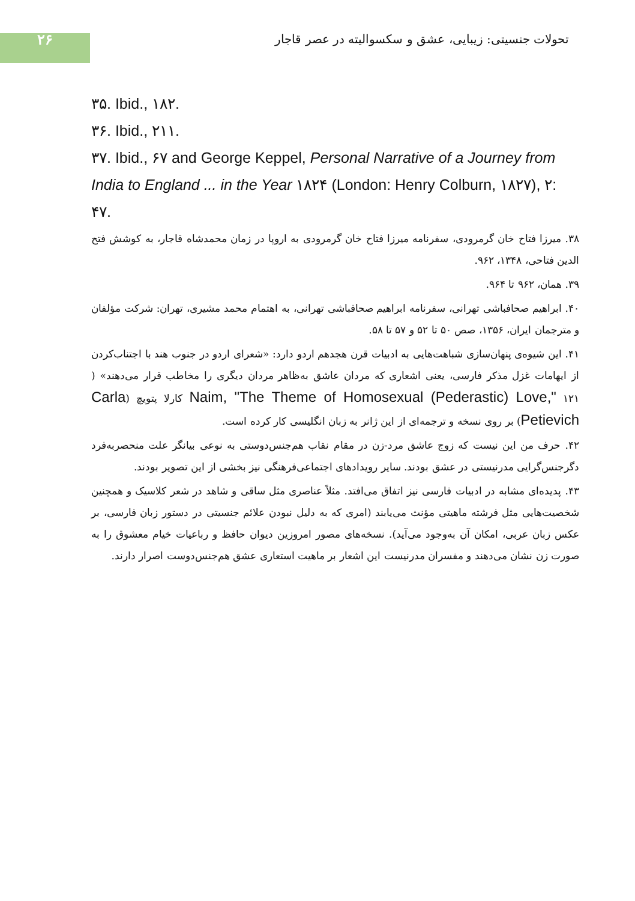۲۶ تحولات جنسیتی: زیبایی، عشق و سکسوالیته در عصر قاجار
۳۵. Ibid., ۱۸۲.
۳۶. Ibid., ۲۱۱.
۳۷. Ibid., ۶۷ and George Keppel, Personal Narrative of a Journey from India to England ... in the Year ۱۸۲۴ (London: Henry Colburn, ۱۸۲۷), ۲: ۴۷.
۳۸. میرزا فتاح خان گرمرودی، سفرنامه میرزا فتاح خان گرمرودی به اروپا در زمان محمدشاه قاجار، به کوشش فتح الدین فتاحی، ۱۳۴۸، ۹۶۲.
۳۹. همان، ۹۶۲ تا ۹۶۴.
۴۰. ابراهیم صحافباشی تهرانی، سفرنامه ابراهیم صحافباشی تهرانی، به اهتمام محمد مشیری، تهران: شرکت مؤلفان و مترجمان ایران، ۱۳۵۶، صص ۵۰ تا ۵۲ و ۵۷ تا ۵۸.
۴۱. این شیوه‌ی پنهان‌سازی شباهت‌هایی به ادبیات قرن هجدهم اردو دارد: «شعرای اردو در جنوب هند با اجتناب‌کردن از ایهامات غزل مذکر فارسی، یعنی اشعاری که مردان عاشق به‌ظاهر مردان دیگری را مخاطب قرار می‌دهند» ( Naim, "The Theme of Homosexual (Pederastic) Love," ۱۲۱ کارلا پتویچ (Carla Petievich) بر روی نسخه و ترجمه‌ای از این ژانر به زبان انگلیسی کار کرده است.
۴۲. حرف من این نیست که زوج عاشق مرد-زن در مقام نقاب هم‌جنس‌دوستی به نوعی بیانگر علت منحصربه‌فرد دگرجنس‌گرایی مدرنیستی در عشق بودند. سایر رویدادهای اجتماعی‌فرهنگی نیز بخشی از این تصویر بودند.
۴۳. پدیده‌ای مشابه در ادبیات فارسی نیز اتفاق می‌افتد. مثلاً عناصری مثل ساقی و شاهد در شعر کلاسیک و همچنین شخصیت‌هایی مثل فرشته ماهیتی مؤنث می‌یابند (امری که به دلیل نبودن علائم جنسیتی در دستور زبان فارسی، بر عکس زبان عربی، امکان آن به‌وجود می‌آید). نسخه‌های مصور امروزین دیوان حافظ و رباعیات خیام معشوق را به صورت زن نشان می‌دهند و مفسران مدرنیست این اشعار بر ماهیت استعاری عشق هم‌جنس‌دوست اصرار دارند.